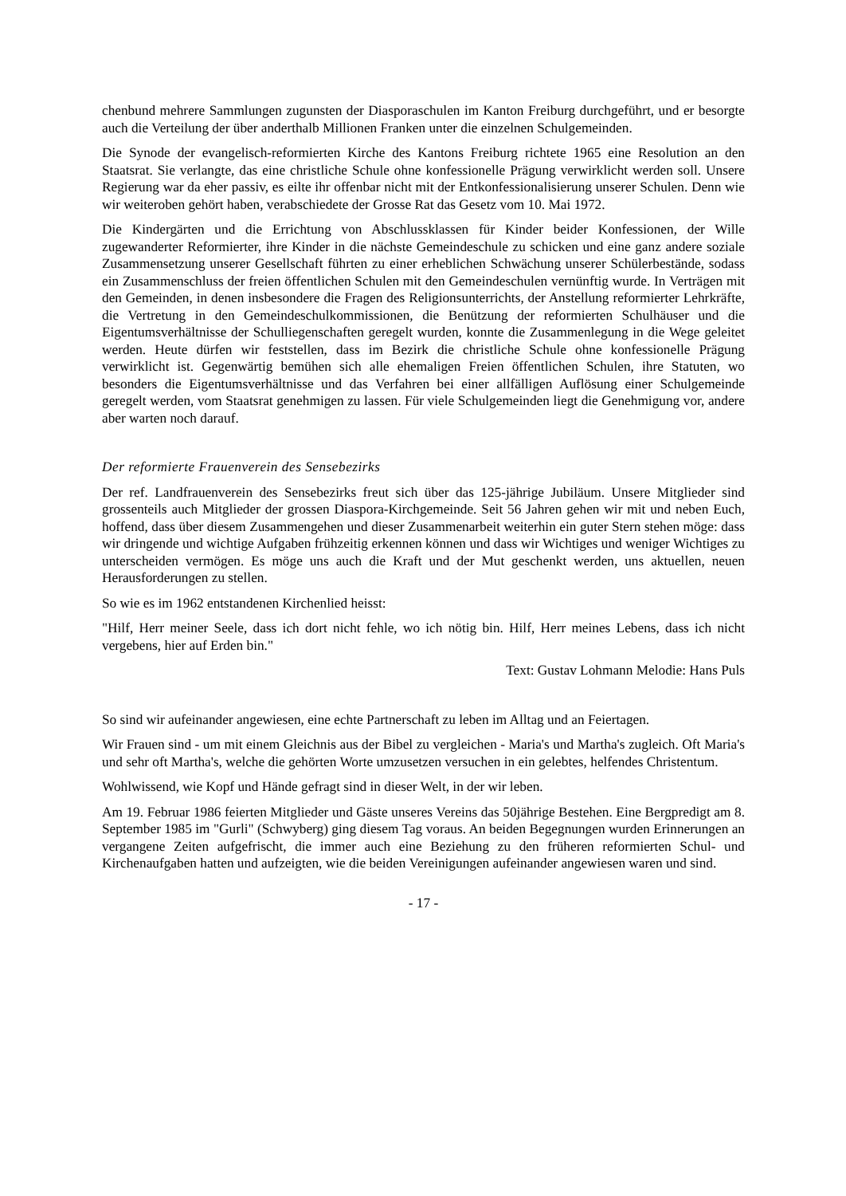chenbund mehrere Sammlungen zugunsten der Diasporaschulen im Kanton Freiburg durchgeführt, und er besorgte auch die Verteilung der über anderthalb Millionen Franken unter die einzelnen Schulgemeinden.
Die Synode der evangelisch-reformierten Kirche des Kantons Freiburg richtete 1965 eine Resolution an den Staatsrat. Sie verlangte, das eine christliche Schule ohne konfessionelle Prägung verwirklicht werden soll. Unsere Regierung war da eher passiv, es eilte ihr offenbar nicht mit der Entkonfessionalisierung unserer Schulen. Denn wie wir weiteroben gehört haben, verabschiedete der Grosse Rat das Gesetz vom 10. Mai 1972.
Die Kindergärten und die Errichtung von Abschlussklassen für Kinder beider Konfessionen, der Wille zugewanderter Reformierter, ihre Kinder in die nächste Gemeindeschule zu schicken und eine ganz andere soziale Zusammensetzung unserer Gesellschaft führten zu einer erheblichen Schwächung unserer Schülerbestände, sodass ein Zusammenschluss der freien öffentlichen Schulen mit den Gemeindeschulen vernünftig wurde. In Verträgen mit den Gemeinden, in denen insbesondere die Fragen des Religionsunterrichts, der Anstellung reformierter Lehrkräfte, die Vertretung in den Gemeindeschulkommissionen, die Benützung der reformierten Schulhäuser und die Eigentumsverhältnisse der Schulliegenschaften geregelt wurden, konnte die Zusammenlegung in die Wege geleitet werden. Heute dürfen wir feststellen, dass im Bezirk die christliche Schule ohne konfessionelle Prägung verwirklicht ist. Gegenwärtig bemühen sich alle ehemaligen Freien öffentlichen Schulen, ihre Statuten, wo besonders die Eigentumsverhältnisse und das Verfahren bei einer allfälligen Auflösung einer Schulgemeinde geregelt werden, vom Staatsrat genehmigen zu lassen. Für viele Schulgemeinden liegt die Genehmigung vor, andere aber warten noch darauf.
Der reformierte Frauenverein des Sensebezirks
Der ref. Landfrauenverein des Sensebezirks freut sich über das 125-jährige Jubiläum. Unsere Mitglieder sind grossenteils auch Mitglieder der grossen Diaspora-Kirchgemeinde. Seit 56 Jahren gehen wir mit und neben Euch, hoffend, dass über diesem Zusammengehen und dieser Zusammenarbeit weiterhin ein guter Stern stehen möge: dass wir dringende und wichtige Aufgaben frühzeitig erkennen können und dass wir Wichtiges und weniger Wichtiges zu unterscheiden vermögen. Es möge uns auch die Kraft und der Mut geschenkt werden, uns aktuellen, neuen Herausforderungen zu stellen.
So wie es im 1962 entstandenen Kirchenlied heisst:
"Hilf, Herr meiner Seele, dass ich dort nicht fehle, wo ich nötig bin. Hilf, Herr meines Lebens, dass ich nicht vergebens, hier auf Erden bin."
Text: Gustav Lohmann Melodie: Hans Puls
So sind wir aufeinander angewiesen, eine echte Partnerschaft zu leben im Alltag und an Feiertagen.
Wir Frauen sind - um mit einem Gleichnis aus der Bibel zu vergleichen - Maria's und Martha's zugleich. Oft Maria's und sehr oft Martha's, welche die gehörten Worte umzusetzen versuchen in ein gelebtes, helfendes Christentum.
Wohlwissend, wie Kopf und Hände gefragt sind in dieser Welt, in der wir leben.
Am 19. Februar 1986 feierten Mitglieder und Gäste unseres Vereins das 50jährige Bestehen. Eine Bergpredigt am 8. September 1985 im "Gurli" (Schwyberg) ging diesem Tag voraus. An beiden Begegnungen wurden Erinnerungen an vergangene Zeiten aufgefrischt, die immer auch eine Beziehung zu den früheren reformierten Schul- und Kirchenaufgaben hatten und aufzeigten, wie die beiden Vereinigungen aufeinander angewiesen waren und sind.
- 17 -